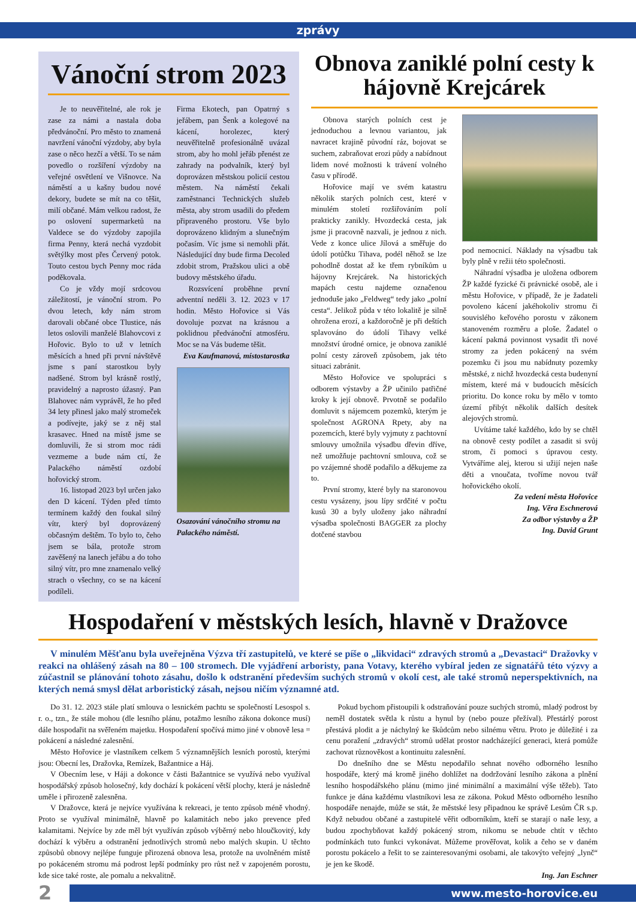zprávy
Vánoční strom 2023
Je to neuvěřitelné, ale rok je zase za námi a nastala doba předvánoční. Pro město to znamená navržení vánoční výzdoby, aby byla zase o něco hezčí a větší. To se nám povedlo o rozšíření výzdoby na veřejné osvětlení ve Višnovce. Na náměstí a u kašny budou nové dekory, budete se mít na co těšit, milí občané. Mám velkou radost, že po oslovení supermarketů na Valdece se do výzdoby zapojila firma Penny, která nechá vyzdobit světýlky most přes Červený potok. Touto cestou bych Penny moc ráda poděkovala.
Co je vždy mojí srdcovou záležitostí, je vánoční strom. Po dvou letech, kdy nám strom darovali občané obce Tlustice, nás letos oslovili manželé Blahovcovi z Hořovic. Bylo to už v letních měsících a hned při první návštěvě jsme s paní starostkou byly nadšené. Strom byl krásně rostlý, pravidelný a naprosto úžasný. Pan Blahovec nám vyprávěl, že ho před 34 lety přinesl jako malý stromeček a podívejte, jaký se z něj stal krasavec. Hned na místě jsme se domluvili, že si strom moc rádi vezmeme a bude nám ctí, že Palackého náměstí ozdobí hořovický strom.
16. listopad 2023 byl určen jako den D kácení. Týden před tímto termínem každý den foukal silný vítr, který byl doprovázený občasným deštěm. To bylo to, čeho jsem se bála, protože strom zavěšený na lanech jeřábu a do toho silný vítr, pro mne znamenalo velký strach o všechny, co se na kácení podíleli.
Firma Ekotech, pan Opatrný s jeřábem, pan Šenk a kolegové na kácení, horolezec, který neuvěřitelně profesionálně uvázal strom, aby ho mohl jeřáb přenést ze zahrady na podvalník, který byl doprovázen městskou policií cestou městem. Na náměstí čekali zaměstnanci Technických služeb města, aby strom usadili do předem připraveného prostoru. Vše bylo doprovázeno klidným a slunečným počasím. Víc jsme si nemohli přát. Následující dny bude firma Decoled zdobit strom, Pražskou ulici a obě budovy městského úřadu.
Rozsvícení proběhne první adventní neděli 3. 12. 2023 v 17 hodin. Město Hořovice si Vás dovoluje pozvat na krásnou a poklidnou předvánoční atmosféru. Moc se na Vás budeme těšit.
Eva Kaufmanová, místostarostka
Osazování vánočního stromu na Palackého náměstí.
Obnova zaniklé polní cesty k hájovně Krejcárek
Obnova starých polních cest je jednoduchou a levnou variantou, jak navracet krajině původní ráz, bojovat se suchem, zabraňovat erozi půdy a nabídnout lidem nové možnosti k trávení volného času v přírodě.
Hořovice mají ve svém katastru několik starých polních cest, které v minulém století rozšiřováním polí prakticky zanikly. Hvozdecká cesta, jak jsme ji pracovně nazvali, je jednou z nich. Vede z konce ulice Jílová a směřuje do údolí potůčku Tihava, podél něhož se lze pohodlně dostat až ke třem rybníkům u hájovny Krejcárek. Na historických mapách cestu najdeme označenou jednoduše jako „Feldweg“ tedy jako „polní cesta“. Jelikož půda v této lokalitě je silně ohrožena erozí, a každoročně je při deštích splavováno do údolí Tihavy velké množství úrodné ornice, je obnova zaniklé polní cesty zároveň způsobem, jak této situaci zabránit.
Město Hořovice ve spolupráci s odborem výstavby a ŽP učinilo patřičné kroky k její obnově. Prvotně se podařilo domluvit s nájemcem pozemků, kterým je společnost AGRONA Rpety, aby na pozemcích, které byly vyjmuty z pachtovní smlouvy umožnila výsadbu dřevin dříve, než umožňuje pachtovní smlouva, což se po vzájemné shodě podařilo a děkujeme za to.
První stromy, které byly na staronovou cestu vysázeny, jsou lípy srdčité v počtu kusů 30 a byly uloženy jako náhradní výsadba společnosti BAGGER za plochy dotčené stavbou
pod nemocnicí. Náklady na výsadbu tak byly plně v režii této společnosti.
Náhradní výsadba je uložena odborem ŽP každé fyzické či právnické osobě, ale i městu Hořovice, v případě, že je žadateli povoleno kácení jakéhokoliv stromu či souvislého keřového porostu v zákonem stanoveném rozměru a ploše. Žadatel o kácení pakmá povinnost vysadit tři nové stromy za jeden pokácený na svém pozemku či jsou mu nabídnuty pozemky městské, z nichž hvozdecká cesta budenyní místem, které má v budoucích měsících prioritu. Do konce roku by mělo v tomto území přibýt několik dalších desítek alejových stromů.
Uvítáme také každého, kdo by se chtěl na obnově cesty podílet a zasadit si svůj strom, či pomoci s úpravou cesty. Vytváříme alej, kterou si užijí nejen naše děti a vnoučata, tvoříme novou tvář hořovického okolí.
Za vedení města Hořovice
Ing. Věra Eschnerová
Za odbor výstavby a ŽP
Ing. David Grunt
Hospodaření v městských lesích, hlavně v Dražovce
V minulém Měšťanu byla uveřejněna Výzva tří zastupitelů, ve které se píše o „likvidaci“ zdravých stromů a „Devastaci“ Dražovky v reakci na ohlášený zásah na 80 – 100 stromech. Dle vyjádření arboristy, pana Votavy, kterého vybíral jeden ze signatářů této výzvy a zúčastnil se plánování tohoto zásahu, došlo k odstranění především suchých stromů v okolí cest, ale také stromů neperspektivních, na kterých nemá smysl dělat arboristický zásah, nejsou ničím významné atd.
Do 31. 12. 2023 stále platí smlouva o lesnickém pachtu se společností Lesospol s. r. o., tzn., že stále mohou (dle lesního plánu, potažmo lesního zákona dokonce musí) dále hospodařit na svěřeném majetku. Hospodaření spočívá mimo jiné v obnově lesa = pokácení a následné zalesnění.
Město Hořovice je vlastníkem celkem 5 významnějších lesních porostů, kterými jsou: Obecní les, Dražovka, Remízek, Bažantnice a Háj.
V Obecním lese, v Háji a dokonce v části Bažantnice se využívá nebo využíval hospodářský způsob holosečný, kdy dochází k pokácení větší plochy, která je následně uměle i přirozeně zalesněna.
V Dražovce, která je nejvíce využívána k rekreaci, je tento způsob méně vhodný. Proto se využíval minimálně, hlavně po kalamitách nebo jako prevence před kalamitami. Nejvíce by zde měl být využíván způsob výběrný nebo hloučkovitý, kdy dochází k výběru a odstranění jednotlivých stromů nebo malých skupin. U těchto způsobů obnovy nejlépe funguje přirozená obnova lesa, protože na uvolněném místě po pokáceném stromu má podrost lepší podmínky pro růst než v zapojeném porostu, kde sice také roste, ale pomalu a nekvalitně.
Pokud bychom přistoupili k odstraňování pouze suchých stromů, mladý podrost by neměl dostatek světla k růstu a hynul by (nebo pouze přežíval). Přestárlý porost přestává plodit a je náchylný ke škůdcům nebo silnému větru. Proto je důležité i za cenu poražení „zdravých“ stromů udělat prostor nadcházející generaci, která pomůže zachovat různověkost a kontinuitu zalesnění.
Do dnešního dne se Městu nepodařilo sehnat nového odborného lesního hospodáře, který má kromě jiného dohlížet na dodržování lesního zákona a plnění lesního hospodářského plánu (mimo jiné minimální a maximální výše těžeb). Tato funkce je dána každému vlastníkovi lesa ze zákona. Pokud Město odborného lesního hospodáře nenajde, může se stát, že městské lesy připadnou ke správě Lesům ČR s.p. Když nebudou občané a zastupitelé věřit odborníkům, kteří se starají o naše lesy, a budou zpochybňovat každý pokácený strom, nikomu se nebude chtít v těchto podmínkách tuto funkci vykonávat. Můžeme prověřovat, kolik a čeho se v daném porostu pokácelo a řešit to se zainteresovanými osobami, ale takovýto veřejný „lynč“ je jen ke škodě.
Ing. Jan Eschner
2
www.mesto-horovice.eu